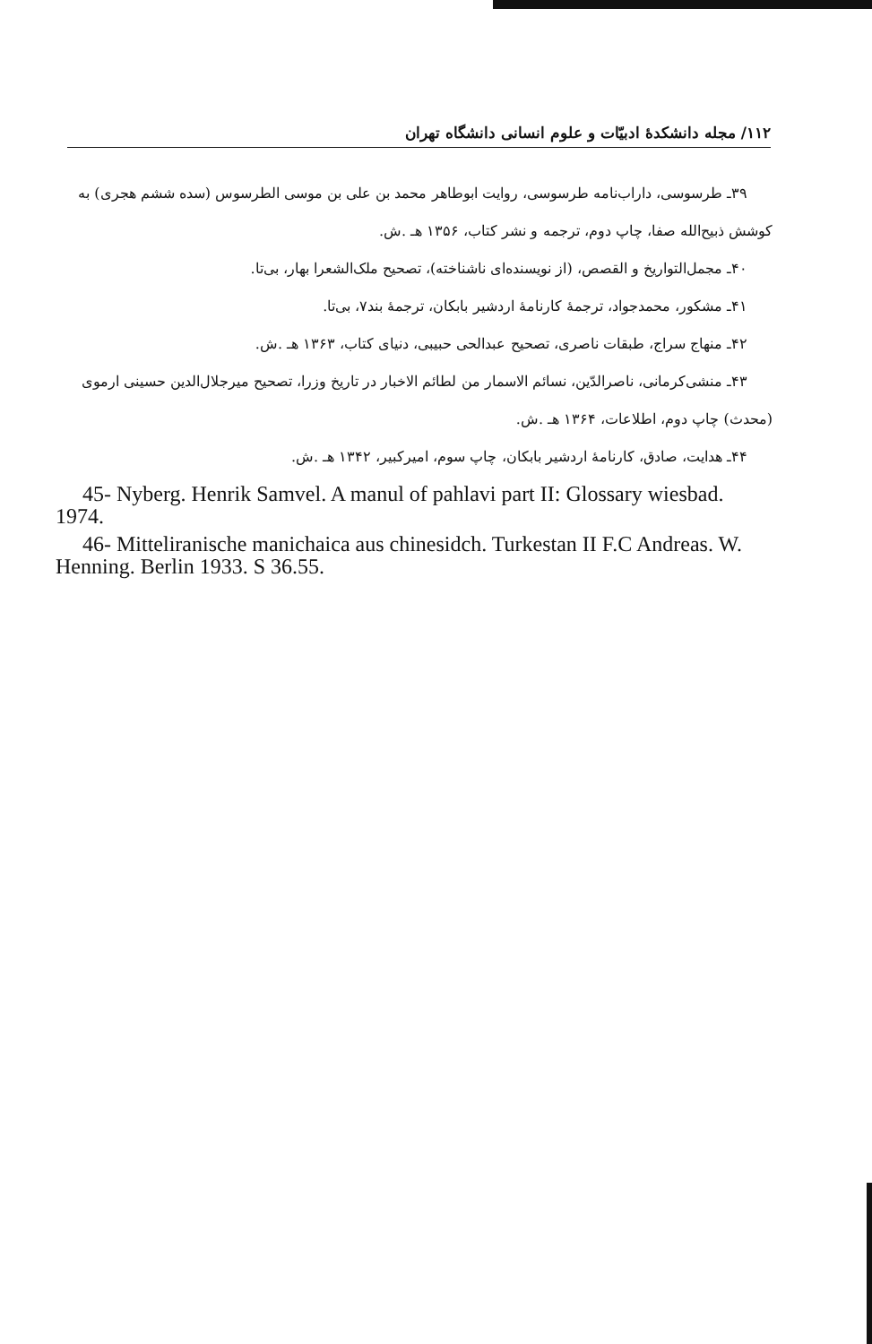۱۱۲/ مجله دانشکدهٔ ادبیّات و علوم انسانی دانشگاه تهران
۳۹ـ طرسوسی، داراب‌نامه طرسوسی، روایت ابوطاهر محمد بن علی بن موسی الطرسوس (سده ششم هجری) به کوشش ذبیح‌الله صفا، چاپ دوم، ترجمه و نشر کتاب، ۱۳۵۶ هـ .ش.
۴۰ـ مجمل‌التواریخ و القصص، (از نویسنده‌ای ناشناخته)، تصحیح ملک‌الشعرا بهار، بی‌تا.
۴۱ـ مشکور، محمدجواد، ترجمهٔ کارنامهٔ اردشیر بابکان، ترجمهٔ بند۷، بی‌تا.
۴۲ـ منهاج سراج، طبقات ناصری، تصحیح عبدالحی حبیبی، دنیای کتاب، ۱۳۶۳ هـ .ش.
۴۳ـ منشی‌کرمانی، ناصرالدّین، نسائم الاسمار من لطائم الاخبار در تاریخ وزرا، تصحیح میرجلال‌الدین حسینی ارموی (محدث) چاپ دوم، اطلاعات، ۱۳۶۴ هـ .ش.
۴۴ـ هدایت، صادق، کارنامهٔ اردشیر بابکان، چاپ سوم، امیرکبیر، ۱۳۴۲ هـ .ش.
45- Nyberg. Henrik Samvel. A manul of pahlavi part II: Glossary wiesbad. 1974.
46- Mitteliranische manichaica aus chinesidch. Turkestan II F.C Andreas. W. Henning. Berlin 1933. S 36.55.